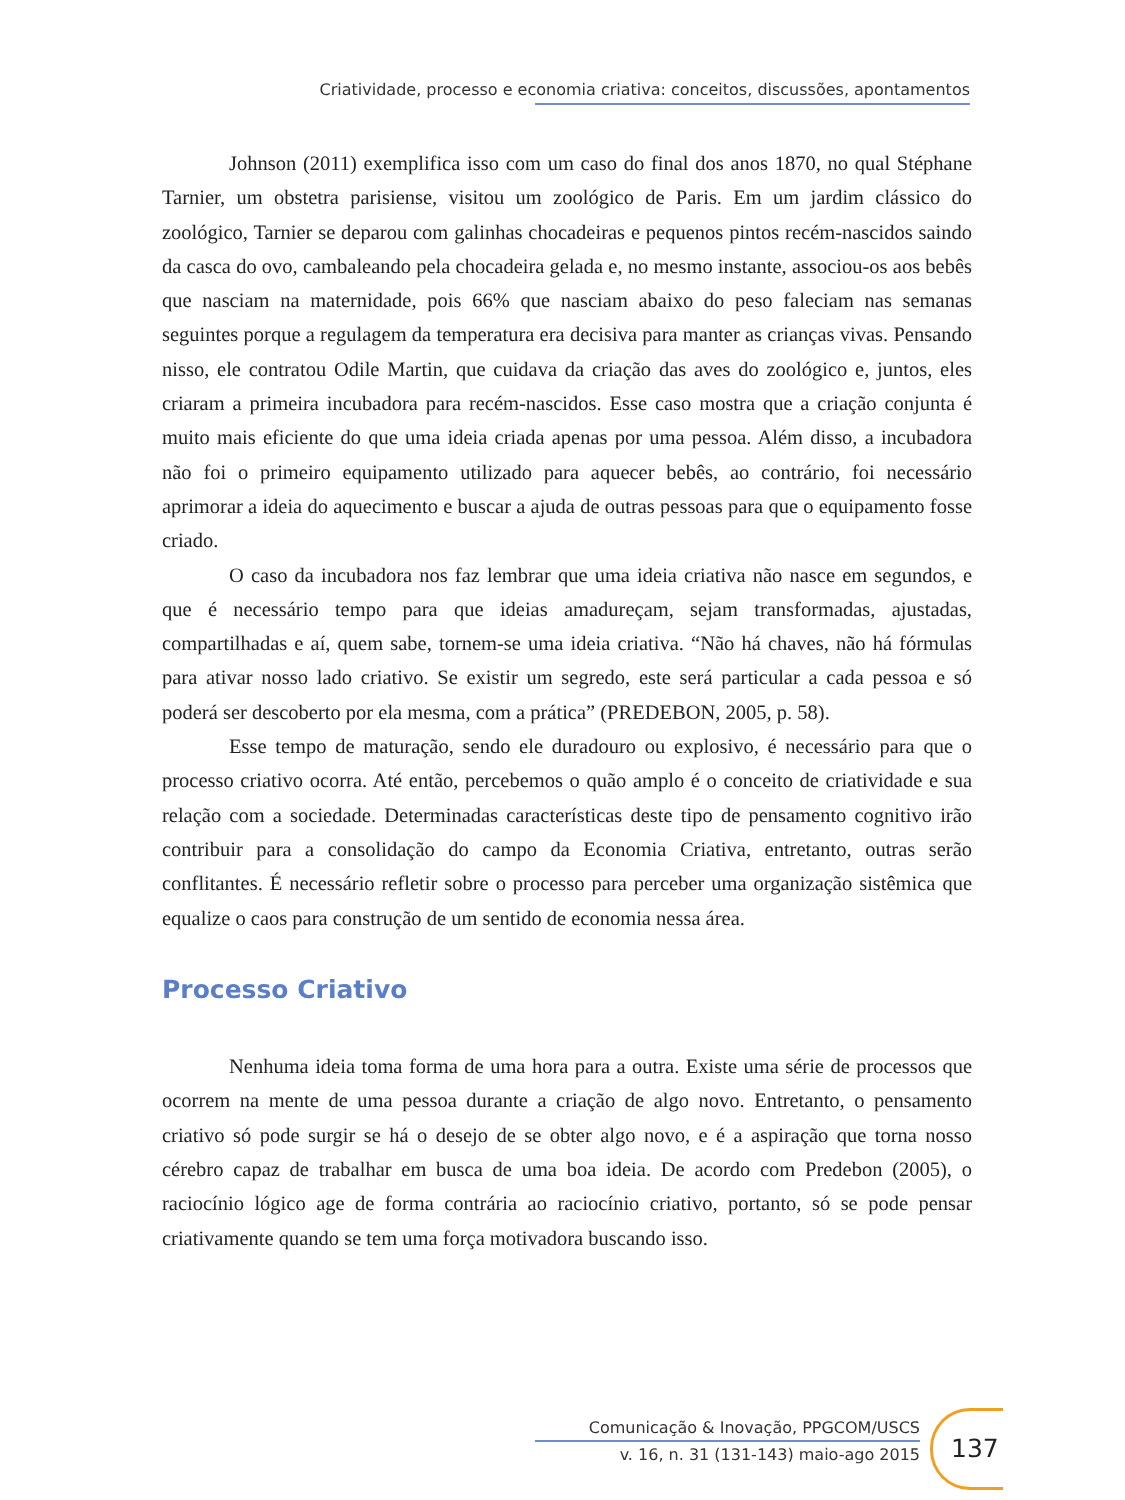Criatividade, processo e economia criativa: conceitos, discussões, apontamentos
Johnson (2011) exemplifica isso com um caso do final dos anos 1870, no qual Stéphane Tarnier, um obstetra parisiense, visitou um zoológico de Paris. Em um jardim clássico do zoológico, Tarnier se deparou com galinhas chocadeiras e pequenos pintos recém-nascidos saindo da casca do ovo, cambaleando pela chocadeira gelada e, no mesmo instante, associou-os aos bebês que nasciam na maternidade, pois 66% que nasciam abaixo do peso faleciam nas semanas seguintes porque a regulagem da temperatura era decisiva para manter as crianças vivas. Pensando nisso, ele contratou Odile Martin, que cuidava da criação das aves do zoológico e, juntos, eles criaram a primeira incubadora para recém-nascidos. Esse caso mostra que a criação conjunta é muito mais eficiente do que uma ideia criada apenas por uma pessoa. Além disso, a incubadora não foi o primeiro equipamento utilizado para aquecer bebês, ao contrário, foi necessário aprimorar a ideia do aquecimento e buscar a ajuda de outras pessoas para que o equipamento fosse criado.
O caso da incubadora nos faz lembrar que uma ideia criativa não nasce em segundos, e que é necessário tempo para que ideias amadureçam, sejam transformadas, ajustadas, compartilhadas e aí, quem sabe, tornem-se uma ideia criativa. “Não há chaves, não há fórmulas para ativar nosso lado criativo. Se existir um segredo, este será particular a cada pessoa e só poderá ser descoberto por ela mesma, com a prática” (PREDEBON, 2005, p. 58).
Esse tempo de maturação, sendo ele duradouro ou explosivo, é necessário para que o processo criativo ocorra. Até então, percebemos o quão amplo é o conceito de criatividade e sua relação com a sociedade. Determinadas características deste tipo de pensamento cognitivo irão contribuir para a consolidação do campo da Economia Criativa, entretanto, outras serão conflitantes. É necessário refletir sobre o processo para perceber uma organização sistêmica que equalize o caos para construção de um sentido de economia nessa área.
Processo Criativo
Nenhuma ideia toma forma de uma hora para a outra. Existe uma série de processos que ocorrem na mente de uma pessoa durante a criação de algo novo. Entretanto, o pensamento criativo só pode surgir se há o desejo de se obter algo novo, e é a aspiração que torna nosso cérebro capaz de trabalhar em busca de uma boa ideia. De acordo com Predebon (2005), o raciocínio lógico age de forma contrária ao raciocínio criativo, portanto, só se pode pensar criativamente quando se tem uma força motivadora buscando isso.
Comunicação & Inovação, PPGCOM/USCS
v. 16, n. 31 (131-143) maio-ago 2015
137